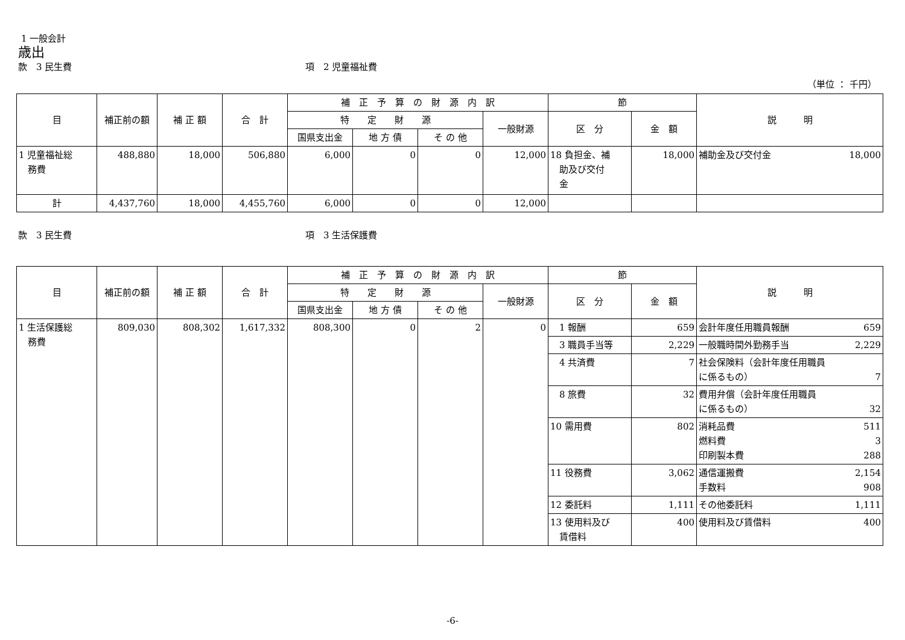1 一般会計
歳出
款　3 民生費 項　2 児童福祉費
（単位 ： 千円）
| 目 | 補正前の額 | 補 正 額 | 合 計 | 補 正 予 算 の 財 源 内 訳 | | | | 節 | | 説 明 |
| --- | --- | --- | --- | --- | --- | --- | --- | --- | --- | --- |
| | | | | 特 定 財 源 | | | 一般財源 | 区 分 | 金 額 | |
| | | | | 国県支出金 | 地 方 債 | そ の 他 | | | | |
| 1 児童福祉総 務費 | 488,880 | 18,000 | 506,880 | 6,000 | 0 | 0 | 12,000 | 18 負担金、補 助及び交付 金 | 18,000 | 補助金及び交付金 18,000 |
| 計 | 4,437,760 | 18,000 | 4,455,760 | 6,000 | 0 | 0 | 12,000 | | | |
款　3 民生費 項　3 生活保護費
| 目 | 補正前の額 | 補 正 額 | 合 計 | 補 正 予 算 の 財 源 内 訳 | | | | 節 | | 説 明 |
| --- | --- | --- | --- | --- | --- | --- | --- | --- | --- | --- |
| | | | | 特 定 財 源 | | | 一般財源 | 区 分 | 金 額 | |
| | | | | 国県支出金 | 地 方 債 | そ の 他 | | | | |
| 1 生活保護総 務費 | 809,030 | 808,302 | 1,617,332 | 808,300 | 0 | 2 | 0 | 1 報酬 | 659 | 会計年度任用職員報酬 659 |
| | | | | | | | | 3 職員手当等 | 2,229 | 一般職時間外勤務手当 2,229 |
| | | | | | | | | 4 共済費 | 7 | 社会保険料（会計年度任用職員 に係るもの） 7 |
| | | | | | | | | 8 旅費 | 32 | 費用弁償（会計年度任用職員 に係るもの） 32 |
| | | | | | | | | 10 需用費 | 802 | 消耗品費 511 燃料費 3 印刷製本費 288 |
| | | | | | | | | 11 役務費 | 3,062 | 通信運搬費 2,154 手数料 908 |
| | | | | | | | | 12 委託料 | 1,111 | その他委託料 1,111 |
| | | | | | | | | 13 使用料及び 賃借料 | 400 | 使用料及び賃借料 400 |
-6-